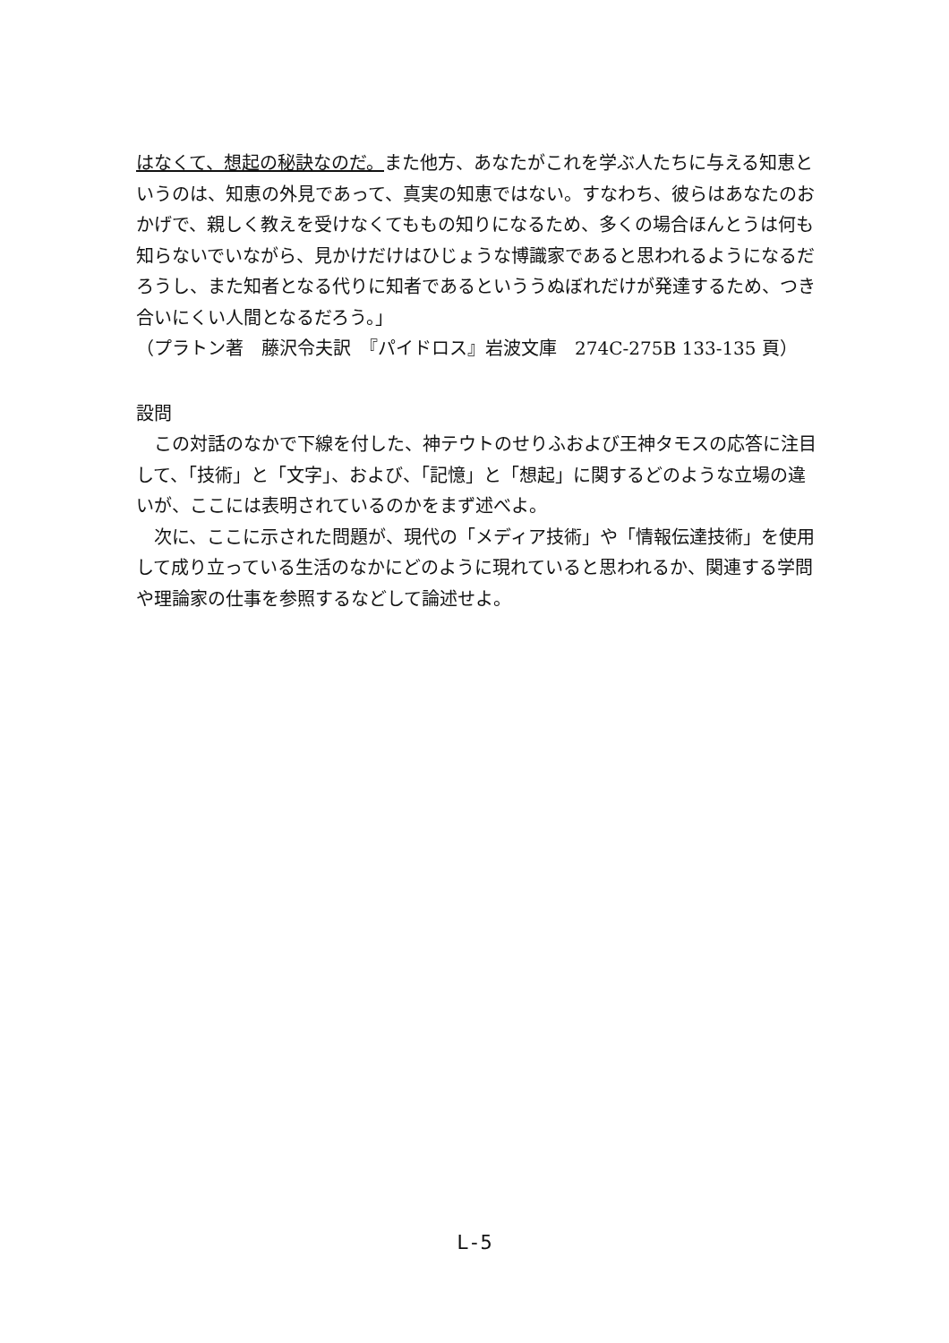はなくて、想起の秘訣なのだ。また他方、あなたがこれを学ぶ人たちに与える知恵というのは、知恵の外見であって、真実の知恵ではない。すなわち、彼らはあなたのおかげで、親しく教えを受けなくてももの知りになるため、多くの場合ほんとうは何も知らないでいながら、見かけだけはひじょうな博識家であると思われるようになるだろうし、また知者となる代りに知者であるといううぬぼれだけが発達するため、つき合いにくい人間となるだろう。」
（プラトン著　藤沢令夫訳　『パイドロス』岩波文庫　274C-275B 133-135 頁）
設問
　この対話のなかで下線を付した、神テウトのせりふおよび王神タモスの応答に注目して、「技術」と「文字」、および、「記憶」と「想起」に関するどのような立場の違いが、ここには表明されているのかをまず述べよ。
　次に、ここに示された問題が、現代の「メディア技術」や「情報伝達技術」を使用して成り立っている生活のなかにどのように現れていると思われるか、関連する学問や理論家の仕事を参照するなどして論述せよ。
L-5